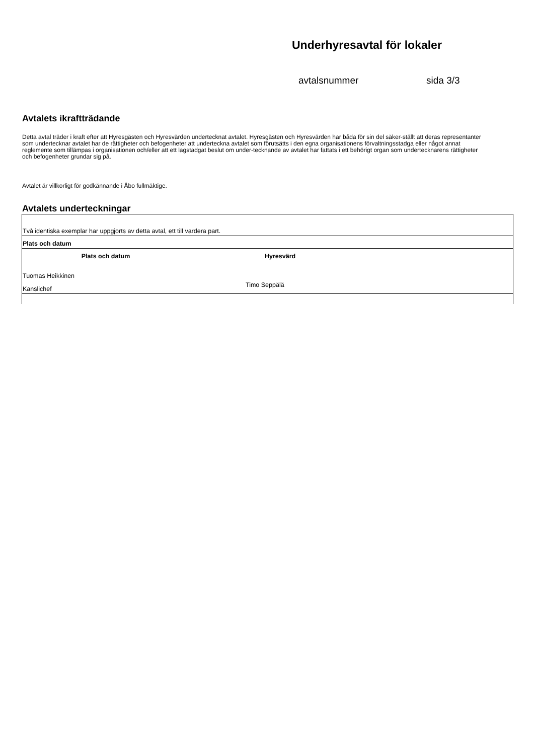Underhyresavtal för lokaler
avtalsnummer sida 3/3
Avtalets ikraftträdande
Detta avtal träder i kraft efter att Hyresgästen och Hyresvärden undertecknat avtalet. Hyresgästen och Hyresvärden har båda för sin del säker-ställt att deras representanter som undertecknar avtalet har de rättigheter och befogenheter att underteckna avtalet som förutsätts i den egna organisationens förvaltningsstadga eller något annat reglemente som tillämpas i organisationen och/eller att ett lagstadgat beslut om under-tecknande av avtalet har fattats i ett behörigt organ som undertecknarens rättigheter och befogenheter grundar sig på.
Avtalet är villkorligt för godkännande i Åbo fullmäktige.
Avtalets underteckningar
| Två identiska exemplar har uppgjorts av detta avtal, ett till vardera part. | |
| Plats och datum | |
| Plats och datum | Hyresvärd |
| Tuomas Heikkinen | |
| Kanslichef | Timo Seppälä |